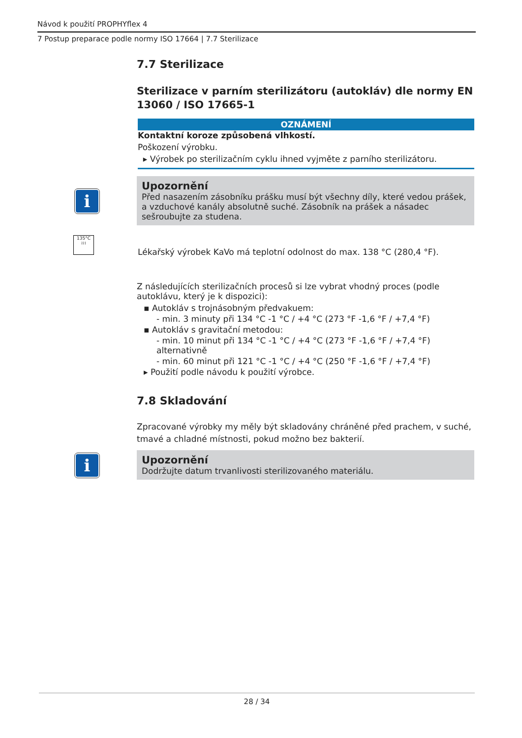Návod k použití PROPHYflex 4
7 Postup preparace podle normy ISO 17664 | 7.7 Sterilizace
7.7 Sterilizace
Sterilizace v parním sterilizátoru (autokláv) dle normy EN 13060 / ISO 17665-1
OZNÁMENÍ
Kontaktní koroze způsobená vlhkostí.
Poškození výrobku.
▸ Výrobek po sterilizačním cyklu ihned vyjměte z parního sterilizátoru.
i
Upozornění
Před nasazením zásobníku prášku musí být všechny díly, které vedou prášek, a vzduchové kanály absolutně suché. Zásobník na prášek a násadec sešroubujte za studena.
135°C
≀≀≀
Lékařský výrobek KaVo má teplotní odolnost do max. 138 °C (280,4 °F).
Z následujících sterilizačních procesů si lze vybrat vhodný proces (podle autoklávu, který je k dispozici):
▪ Autokláv s trojnásobným předvakuem:
- min. 3 minuty při 134 °C -1 °C / +4 °C (273 °F -1,6 °F / +7,4 °F)
▪ Autokláv s gravitační metodou:
- min. 10 minut při 134 °C -1 °C / +4 °C (273 °F -1,6 °F / +7,4 °F) alternativně
- min. 60 minut při 121 °C -1 °C / +4 °C (250 °F -1,6 °F / +7,4 °F)
▸ Použití podle návodu k použití výrobce.
7.8 Skladování
Zpracované výrobky my měly být skladovány chráněné před prachem, v suché, tmavé a chladné místnosti, pokud možno bez bakterií.
i
Upozornění
Dodržujte datum trvanlivosti sterilizovaného materiálu.
28 / 34